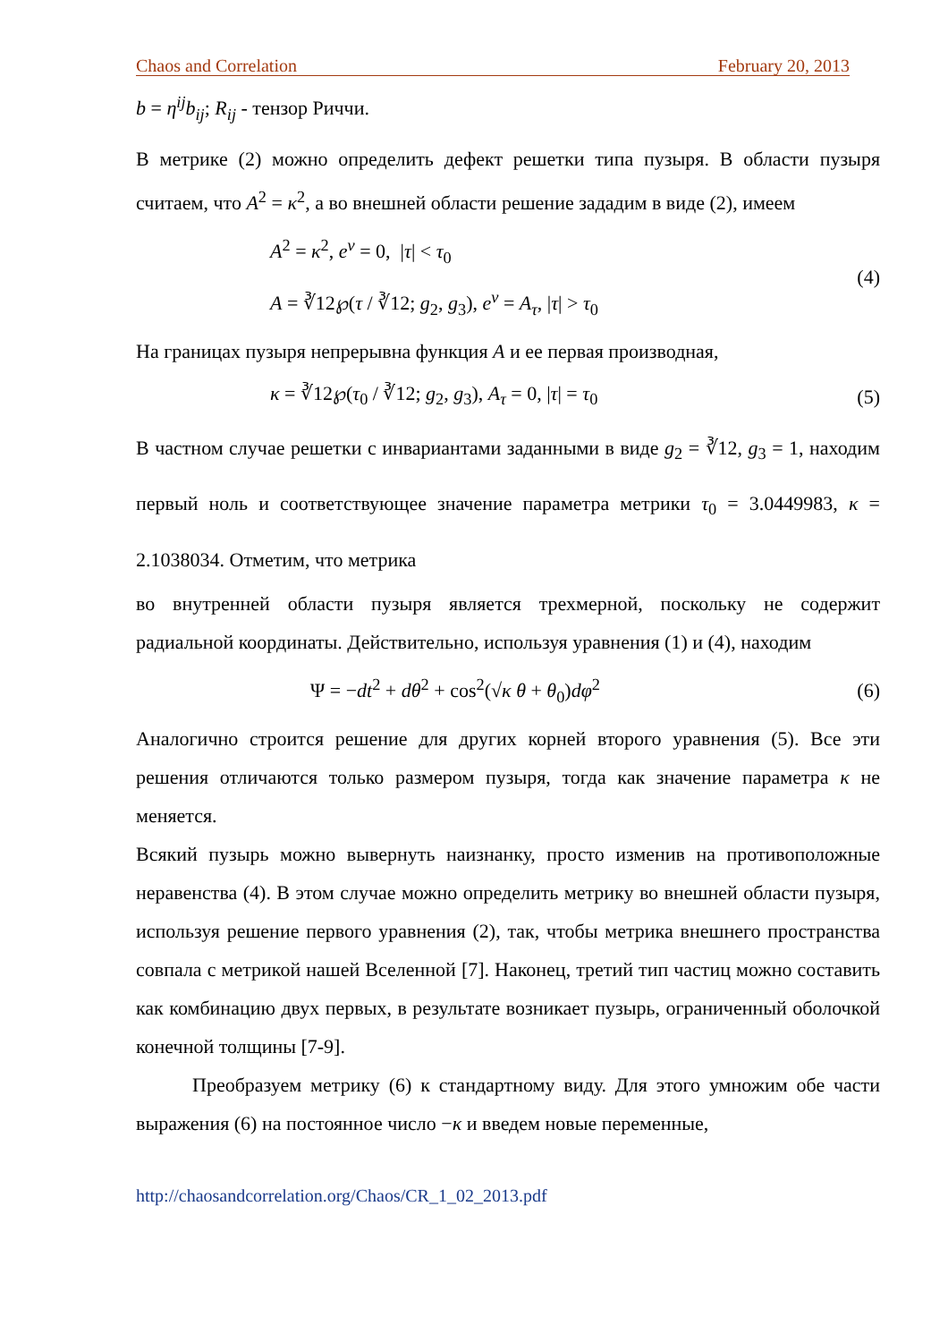Chaos and Correlation February 20, 2013
b = η<sup>ij</sup>b<sub>ij</sub>; R<sub>ij</sub> - тензор Риччи.
В метрике (2) можно определить дефект решетки типа пузыря. В области пузыря считаем, что A<sup>2</sup> = κ<sup>2</sup>, а во внешней области решение зададим в виде (2), имеем
A<sup>2</sup> = κ<sup>2</sup>, e<sup>ν</sup> = 0, |τ| < τ<sub>0</sub>
A = ∛12℘(τ / ∛12; g<sub>2</sub>, g<sub>3</sub>), e<sup>ν</sup> = A<sub>τ</sub>, |τ| > τ<sub>0</sub>
(4)
На границах пузыря непрерывна функция A и ее первая производная,
κ = ∛12℘(τ<sub>0</sub> / ∛12; g<sub>2</sub>, g<sub>3</sub>), A<sub>τ</sub> = 0, |τ| = τ<sub>0</sub>
(5)
В частном случае решетки с инвариантами заданными в виде g<sub>2</sub> = ∛12, g<sub>3</sub> = 1, находим первый ноль и соответствующее значение параметра метрики τ<sub>0</sub> = 3.0449983, κ = 2.1038034. Отметим, что метрика
во внутренней области пузыря является трехмерной, поскольку не содержит радиальной координаты. Действительно, используя уравнения (1) и (4), находим
Ψ = −dt<sup>2</sup> + dθ<sup>2</sup> + cos<sup>2</sup>(√κ θ + θ<sub>0</sub>)dφ<sup>2</sup>
(6)
Аналогично строится решение для других корней второго уравнения (5). Все эти решения отличаются только размером пузыря, тогда как значение параметра κ не меняется.
Всякий пузырь можно вывернуть наизнанку, просто изменив на противоположные неравенства (4). В этом случае можно определить метрику во внешней области пузыря, используя решение первого уравнения (2), так, чтобы метрика внешнего пространства совпала с метрикой нашей Вселенной [7]. Наконец, третий тип частиц можно составить как комбинацию двух первых, в результате возникает пузырь, ограниченный оболочкой конечной толщины [7-9].
Преобразуем метрику (6) к стандартному виду. Для этого умножим обе части выражения (6) на постоянное число −κ и введем новые переменные,
http://chaosandcorrelation.org/Chaos/CR_1_02_2013.pdf